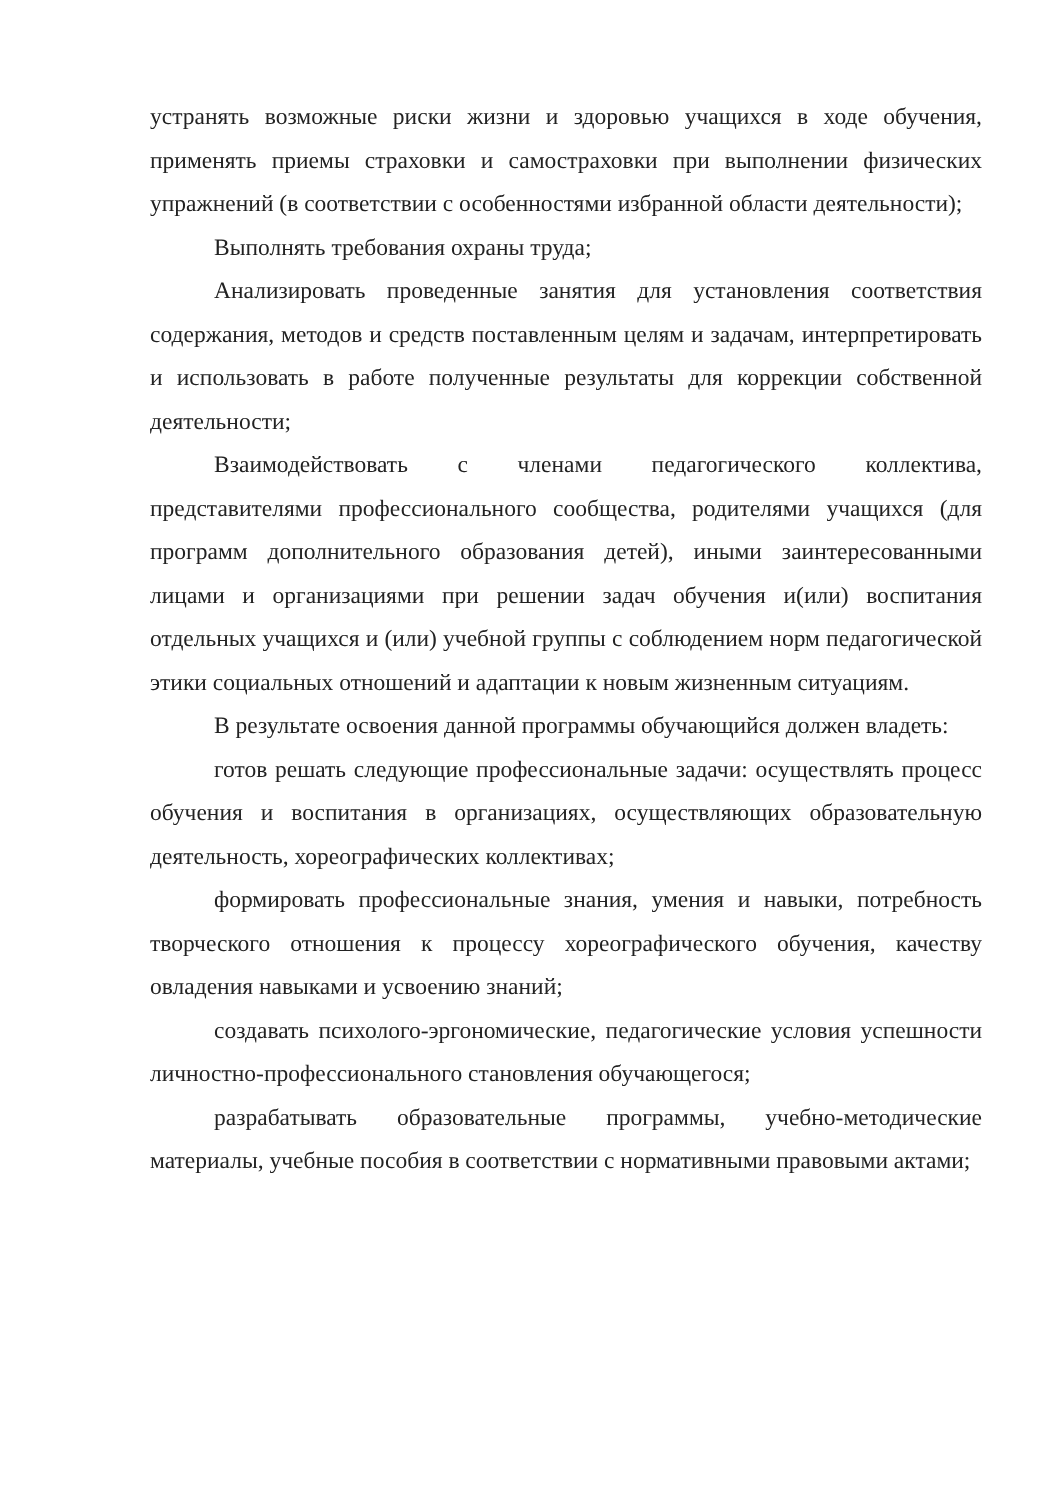устранять возможные риски жизни и здоровью учащихся в ходе обучения, применять приемы страховки и самостраховки при выполнении физических упражнений (в соответствии с особенностями избранной области деятельности);
Выполнять требования охраны труда;
Анализировать проведенные занятия для установления соответствия содержания, методов и средств поставленным целям и задачам, интерпретировать и использовать в работе полученные результаты для коррекции собственной деятельности;
Взаимодействовать с членами педагогического коллектива, представителями профессионального сообщества, родителями учащихся (для программ дополнительного образования детей), иными заинтересованными лицами и организациями при решении задач обучения и(или) воспитания отдельных учащихся и (или) учебной группы с соблюдением норм педагогической этики социальных отношений и адаптации к новым жизненным ситуациям.
В результате освоения данной программы обучающийся должен владеть:
готов решать следующие профессиональные задачи: осуществлять процесс обучения и воспитания в организациях, осуществляющих образовательную деятельность, хореографических коллективах;
формировать профессиональные знания, умения и навыки, потребность творческого отношения к процессу хореографического обучения, качеству овладения навыками и усвоению знаний;
создавать психолого-эргономические, педагогические условия успешности личностно-профессионального становления обучающегося;
разрабатывать образовательные программы, учебно-методические материалы, учебные пособия в соответствии с нормативными правовыми актами;